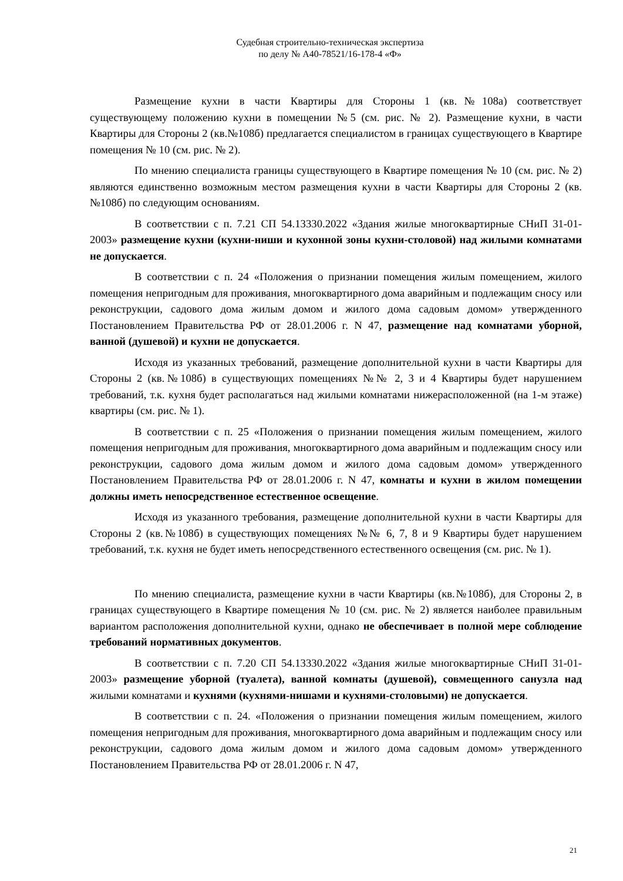Судебная строительно-техническая экспертиза
по делу № А40-78521/16-178-4 «Ф»
Размещение кухни в части Квартиры для Стороны 1 (кв.№108а) соответствует существующему положению кухни в помещении №5 (см. рис. № 2). Размещение кухни, в части Квартиры для Стороны 2 (кв.№108б) предлагается специалистом в границах существующего в Квартире помещения № 10 (см. рис. № 2).
По мнению специалиста границы существующего в Квартире помещения № 10 (см. рис. № 2) являются единственно возможным местом размещения кухни в части Квартиры для Стороны 2 (кв.№108б) по следующим основаниям.
В соответствии с п. 7.21 СП 54.13330.2022 «Здания жилые многоквартирные СНиП 31-01-2003» размещение кухни (кухни-ниши и кухонной зоны кухни-столовой) над жилыми комнатами не допускается.
В соответствии с п. 24 «Положения о признании помещения жилым помещением, жилого помещения непригодным для проживания, многоквартирного дома аварийным и подлежащим сносу или реконструкции, садового дома жилым домом и жилого дома садовым домом» утвержденного Постановлением Правительства РФ от 28.01.2006 г. N 47, размещение над комнатами уборной, ванной (душевой) и кухни не допускается.
Исходя из указанных требований, размещение дополнительной кухни в части Квартиры для Стороны 2 (кв.№108б) в существующих помещениях №№ 2, 3 и 4 Квартиры будет нарушением требований, т.к. кухня будет располагаться над жилыми комнатами нижерасположенной (на 1-м этаже) квартиры (см. рис. № 1).
В соответствии с п. 25 «Положения о признании помещения жилым помещением, жилого помещения непригодным для проживания, многоквартирного дома аварийным и подлежащим сносу или реконструкции, садового дома жилым домом и жилого дома садовым домом» утвержденного Постановлением Правительства РФ от 28.01.2006 г. N 47, комнаты и кухни в жилом помещении должны иметь непосредственное естественное освещение.
Исходя из указанного требования, размещение дополнительной кухни в части Квартиры для Стороны 2 (кв.№108б) в существующих помещениях №№ 6, 7, 8 и 9 Квартиры будет нарушением требований, т.к. кухня не будет иметь непосредственного естественного освещения (см. рис. № 1).
По мнению специалиста, размещение кухни в части Квартиры (кв.№108б), для Стороны 2, в границах существующего в Квартире помещения № 10 (см. рис. № 2) является наиболее правильным вариантом расположения дополнительной кухни, однако не обеспечивает в полной мере соблюдение требований нормативных документов.
В соответствии с п. 7.20 СП 54.13330.2022 «Здания жилые многоквартирные СНиП 31-01-2003» размещение уборной (туалета), ванной комнаты (душевой), совмещенного санузла над жилыми комнатами и кухнями (кухнями-нишами и кухнями-столовыми) не допускается.
В соответствии с п. 24. «Положения о признании помещения жилым помещением, жилого помещения непригодным для проживания, многоквартирного дома аварийным и подлежащим сносу или реконструкции, садового дома жилым домом и жилого дома садовым домом» утвержденного Постановлением Правительства РФ от 28.01.2006 г. N 47,
21